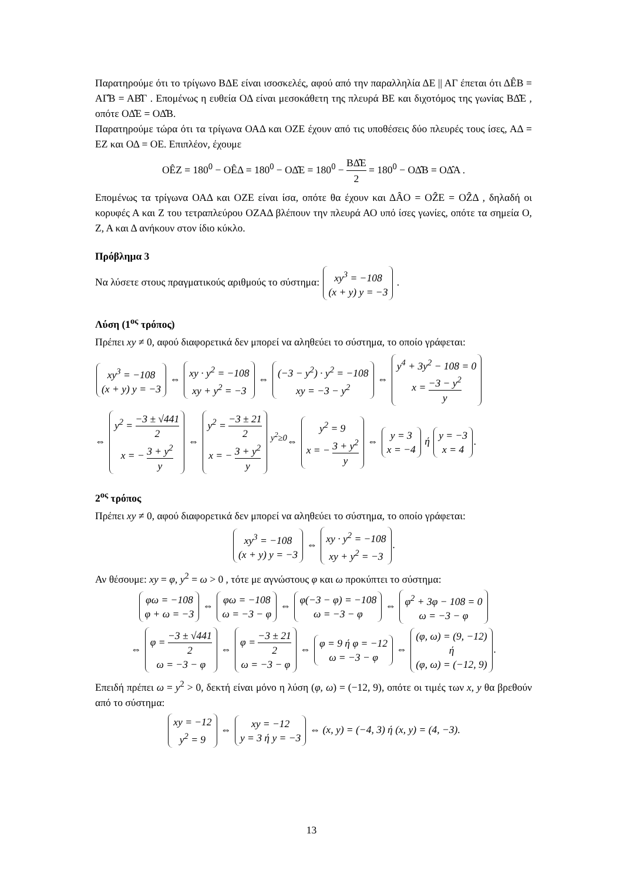Παρατηρούμε ότι το τρίγωνο ΒΔΕ είναι ισοσκελές, αφού από την παραλληλία ΔΕ || ΑΓ έπεται ότι ΔÊΒ = ΑΓ̂Β = ΑΒ̂Γ . Επομένως η ευθεία ΟΔ είναι μεσοκάθετη της πλευρά ΒΕ και διχοτόμος της γωνίας ΒΔ̂Ε , οπότε ΟΔ̂Ε = ΟΔ̂Β.
Παρατηρούμε τώρα ότι τα τρίγωνα ΟΑΔ και ΟΖΕ έχουν από τις υποθέσεις δύο πλευρές τους ίσες, ΑΔ = ΕΖ και ΟΔ = ΟΕ. Επιπλέον, έχουμε
ΟÊΖ = 180<sup>0</sup> − ΟÊΔ = 180<sup>0</sup> − ΟΔ̂Ε = 180<sup>0</sup> − ΒΔ̂Ε 2 = 180<sup>0</sup> − ΟΔ̂Β = ΟΔ̂Α .
Επομένως τα τρίγωνα ΟΑΔ και ΟΖΕ είναι ίσα, οπότε θα έχουν και ΔÂΟ = ΟẐΕ = ΟẐΔ , δηλαδή οι κορυφές Α και Ζ του τετραπλεύρου ΟΖΑΔ βλέπουν την πλευρά ΑΟ υπό ίσες γωνίες, οπότε τα σημεία Ο, Ζ, Α και Δ ανήκουν στον ίδιο κύκλο.
Πρόβλημα 3
Να λύσετε στους πραγματικούς αριθμούς το σύστημα: xy<sup>3</sup> = −108
(x + y) y = −3 .
Λύση (1<sup>ος</sup> τρόπος)
Πρέπει xy ≠ 0, αφού διαφορετικά δεν μπορεί να αληθεύει το σύστημα, το οποίο γράφεται:
xy<sup>3</sup> = −108
(x + y) y = −3 ⇔ xy · y<sup>2</sup> = −108
xy + y<sup>2</sup> = −3 ⇔ (−3 − y<sup>2</sup>) · y<sup>2</sup> = −108
xy = −3 − y<sup>2</sup> ⇔ y<sup>4</sup> + 3y<sup>2</sup> − 108 = 0
x = −3 − y<sup>2</sup> y
⇔ y<sup>2</sup> = −3 ± √441 2
x = − 3 + y<sup>2</sup> y ⇔ y<sup>2</sup> = −3 ± 21 2
x = − 3 + y<sup>2</sup> y <sup>y<sup>2</sup>≥0</sup>⇔ y<sup>2</sup> = 9
x = − 3 + y<sup>2</sup> y ⇔ y = 3
x = −4 ή y = −3
x = 4.
2<sup>ος</sup> τρόπος
Πρέπει xy ≠ 0, αφού διαφορετικά δεν μπορεί να αληθεύει το σύστημα, το οποίο γράφεται:
xy<sup>3</sup> = −108
(x + y) y = −3 ⇔ xy · y<sup>2</sup> = −108
xy + y<sup>2</sup> = −3.
Αν θέσουμε: xy = φ, y<sup>2</sup> = ω > 0 , τότε με αγνώστους φ και ω προκύπτει το σύστημα:
φω = −108
φ + ω = −3 ⇔ φω = −108
ω = −3 − φ ⇔ φ(−3 − φ) = −108
ω = −3 − φ ⇔ φ<sup>2</sup> + 3φ − 108 = 0
ω = −3 − φ
⇔ φ = −3 ± √441 2
ω = −3 − φ ⇔ φ = −3 ± 21 2
ω = −3 − φ ⇔ φ = 9 ή φ = −12
ω = −3 − φ ⇔ (φ, ω) = (9, −12)
ή
(φ, ω) = (−12, 9).
Επειδή πρέπει ω = y<sup>2</sup> > 0, δεκτή είναι μόνο η λύση (φ, ω) = (−12, 9), οπότε οι τιμές των x, y θα βρεθούν από το σύστημα:
xy = −12
y<sup>2</sup> = 9 ⇔ xy = −12
y = 3 ή y = −3 ⇔ (x, y) = (−4, 3) ή (x, y) = (4, −3).
13